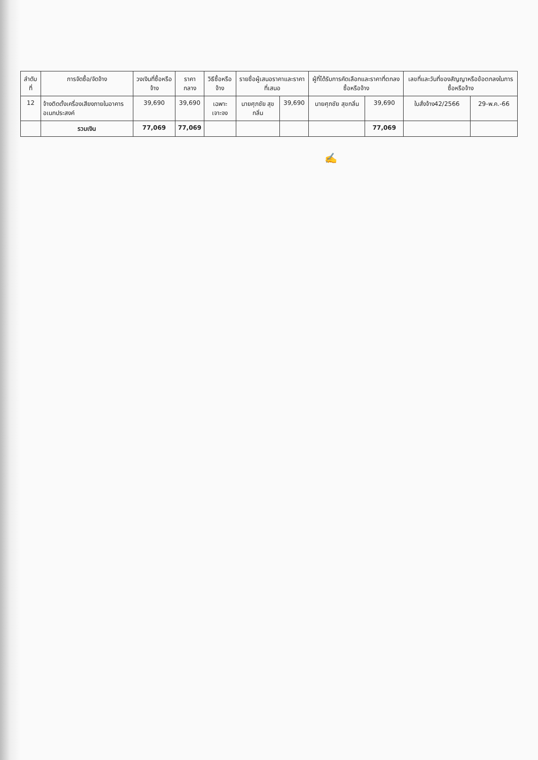| ลำดับที่ | การจัดซื้อ/จัดจ้าง | วงเงินที่ซื้อหรือจ้าง | ราคากลาง | วิธีซื้อหรือจ้าง | รายชื่อผู้เสนอราคาและราคาที่เสนอ | | ผู้ที่ได้รับการคัดเลือกและราคาที่ตกลงซื้อหรือจ้าง | | เลขที่และวันที่ของสัญญาหรือข้อตกลงในการซื้อหรือจ้าง | |
| --- | --- | --- | --- | --- | --- | --- | --- | --- | --- | --- |
| 12 | จ้างติดตั้งเครื่องเสียงภายในอาคารอเนกประสงค์ | 39,690 | 39,690 | เฉพาะเจาะจง | นายศุภชัย สุขกลิ่น | 39,690 | นายศุภชัย สุขกลิ่น | 39,690 | ใบสั่งจ้าง42/2566 | 29-พ.ค.-66 |
| | รวมเงิน | 77,069 | 77,069 | | | | | 77,069 | | |
✍